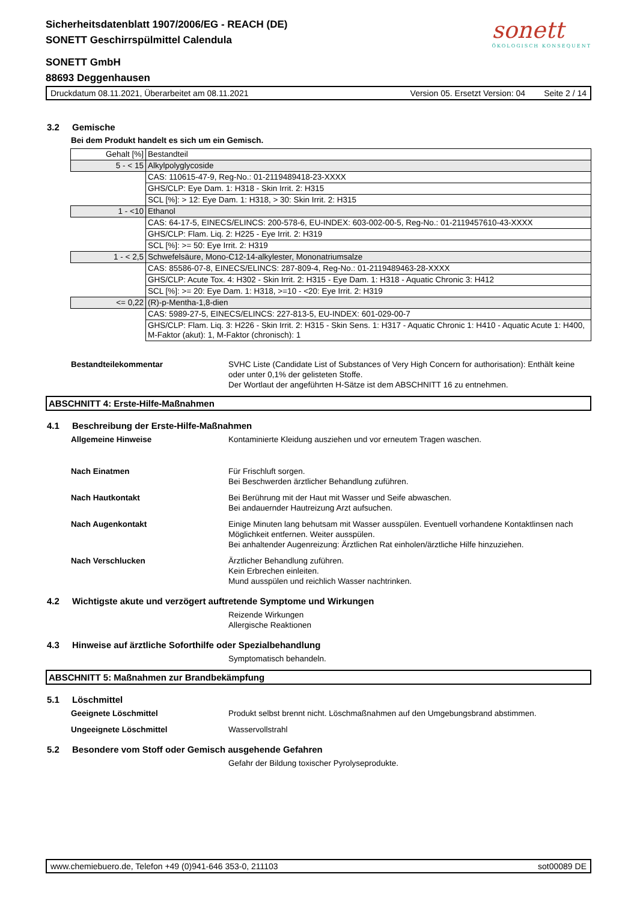Sicherheitsdatenblatt 1907/2006/EG - REACH (DE)
SONETT Geschirrspülmittel Calendula
sonett
ÖKOLOGISCH KONSEQUENT
SONETT GmbH
88693 Deggenhausen
Druckdatum 08.11.2021, Überarbeitet am 08.11.2021 Version 05. Ersetzt Version: 04 Seite 2 / 14
3.2 Gemische
Bei dem Produkt handelt es sich um ein Gemisch.
| Gehalt [%] | Bestandteil |
| 5 - < 15 | Alkylpolyglycoside |
| | CAS: 110615-47-9, Reg-No.: 01-2119489418-23-XXXX |
| | GHS/CLP: Eye Dam. 1: H318 - Skin Irrit. 2: H315 |
| | SCL [%]: > 12: Eye Dam. 1: H318, > 30: Skin Irrit. 2: H315 |
| 1 - <10 | Ethanol |
| | CAS: 64-17-5, EINECS/ELINCS: 200-578-6, EU-INDEX: 603-002-00-5, Reg-No.: 01-2119457610-43-XXXX |
| | GHS/CLP: Flam. Liq. 2: H225 - Eye Irrit. 2: H319 |
| | SCL [%]: >= 50: Eye Irrit. 2: H319 |
| 1 - < 2,5 | Schwefelsäure, Mono-C12-14-alkylester, Mononatriumsalze |
| | CAS: 85586-07-8, EINECS/ELINCS: 287-809-4, Reg-No.: 01-2119489463-28-XXXX |
| | GHS/CLP: Acute Tox. 4: H302 - Skin Irrit. 2: H315 - Eye Dam. 1: H318 - Aquatic Chronic 3: H412 |
| | SCL [%]: >= 20: Eye Dam. 1: H318, >=10 - <20: Eye Irrit. 2: H319 |
| <= 0,22 | (R)-p-Mentha-1,8-dien |
| | CAS: 5989-27-5, EINECS/ELINCS: 227-813-5, EU-INDEX: 601-029-00-7 |
| | GHS/CLP: Flam. Liq. 3: H226 - Skin Irrit. 2: H315 - Skin Sens. 1: H317 - Aquatic Chronic 1: H410 - Aquatic Acute 1: H400, M-Faktor (akut): 1, M-Faktor (chronisch): 1 |
Bestandteilekommentar SVHC Liste (Candidate List of Substances of Very High Concern for authorisation): Enthält keine oder unter 0,1% der gelisteten Stoffe.
Der Wortlaut der angeführten H-Sätze ist dem ABSCHNITT 16 zu entnehmen.
ABSCHNITT 4: Erste-Hilfe-Maßnahmen
4.1 Beschreibung der Erste-Hilfe-Maßnahmen
Allgemeine Hinweise Kontaminierte Kleidung ausziehen und vor erneutem Tragen waschen.
Nach Einatmen Für Frischluft sorgen.
Bei Beschwerden ärztlicher Behandlung zuführen.
Nach Hautkontakt Bei Berührung mit der Haut mit Wasser und Seife abwaschen.
Bei andauernder Hautreizung Arzt aufsuchen.
Nach Augenkontakt Einige Minuten lang behutsam mit Wasser ausspülen. Eventuell vorhandene Kontaktlinsen nach Möglichkeit entfernen. Weiter ausspülen.
Bei anhaltender Augenreizung: Ärztlichen Rat einholen/ärztliche Hilfe hinzuziehen.
Nach Verschlucken Ärztlicher Behandlung zuführen.
Kein Erbrechen einleiten.
Mund ausspülen und reichlich Wasser nachtrinken.
4.2 Wichtigste akute und verzögert auftretende Symptome und Wirkungen
Reizende Wirkungen
Allergische Reaktionen
4.3 Hinweise auf ärztliche Soforthilfe oder Spezialbehandlung
Symptomatisch behandeln.
ABSCHNITT 5: Maßnahmen zur Brandbekämpfung
5.1 Löschmittel
Geeignete Löschmittel Produkt selbst brennt nicht. Löschmaßnahmen auf den Umgebungsbrand abstimmen.
Ungeeignete Löschmittel Wasservollstrahl
5.2 Besondere vom Stoff oder Gemisch ausgehende Gefahren
Gefahr der Bildung toxischer Pyrolyseprodukte.
www.chemiebuero.de, Telefon +49 (0)941-646 353-0, 211103 sot00089 DE